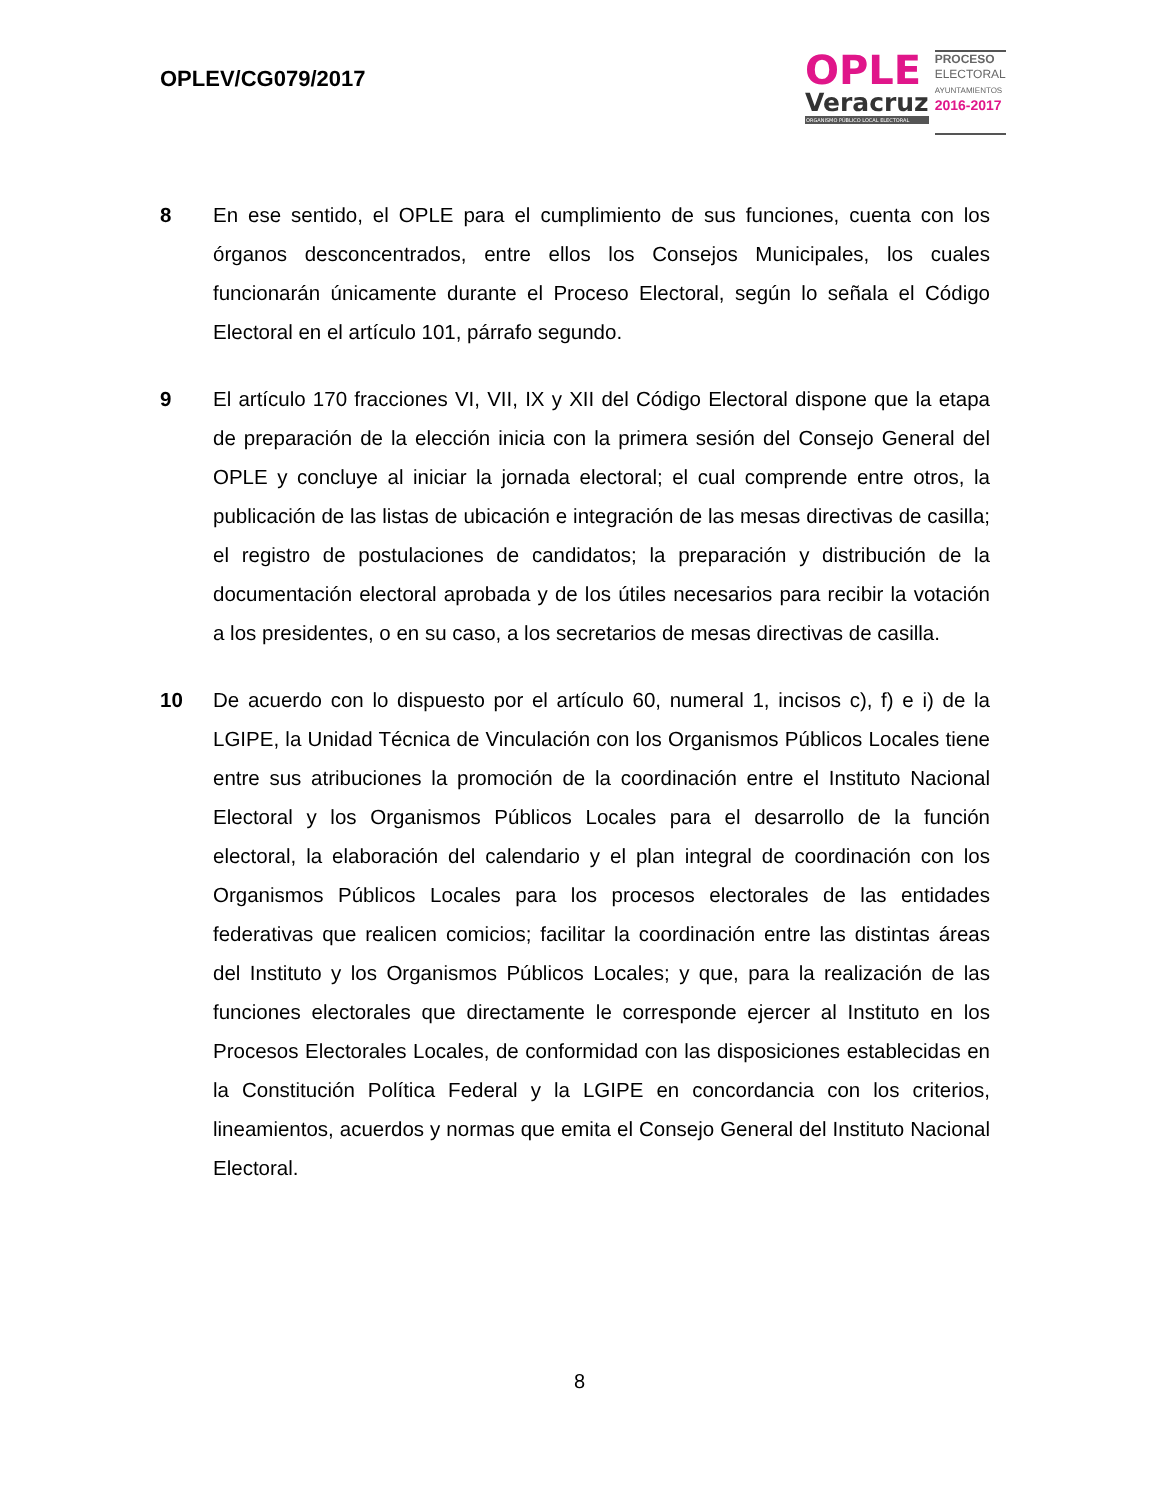OPLEV/CG079/2017
OPLE
Veracruz
ORGANISMO PÚBLICO LOCAL ELECTORAL
PROCESO
ELECTORAL
AYUNTAMIENTOS
2016-2017
8 En ese sentido, el OPLE para el cumplimiento de sus funciones, cuenta con los órganos desconcentrados, entre ellos los Consejos Municipales, los cuales funcionarán únicamente durante el Proceso Electoral, según lo señala el Código Electoral en el artículo 101, párrafo segundo.
9 El artículo 170 fracciones VI, VII, IX y XII del Código Electoral dispone que la etapa de preparación de la elección inicia con la primera sesión del Consejo General del OPLE y concluye al iniciar la jornada electoral; el cual comprende entre otros, la publicación de las listas de ubicación e integración de las mesas directivas de casilla; el registro de postulaciones de candidatos; la preparación y distribución de la documentación electoral aprobada y de los útiles necesarios para recibir la votación a los presidentes, o en su caso, a los secretarios de mesas directivas de casilla.
10 De acuerdo con lo dispuesto por el artículo 60, numeral 1, incisos c), f) e i) de la LGIPE, la Unidad Técnica de Vinculación con los Organismos Públicos Locales tiene entre sus atribuciones la promoción de la coordinación entre el Instituto Nacional Electoral y los Organismos Públicos Locales para el desarrollo de la función electoral, la elaboración del calendario y el plan integral de coordinación con los Organismos Públicos Locales para los procesos electorales de las entidades federativas que realicen comicios; facilitar la coordinación entre las distintas áreas del Instituto y los Organismos Públicos Locales; y que, para la realización de las funciones electorales que directamente le corresponde ejercer al Instituto en los Procesos Electorales Locales, de conformidad con las disposiciones establecidas en la Constitución Política Federal y la LGIPE en concordancia con los criterios, lineamientos, acuerdos y normas que emita el Consejo General del Instituto Nacional Electoral.
8